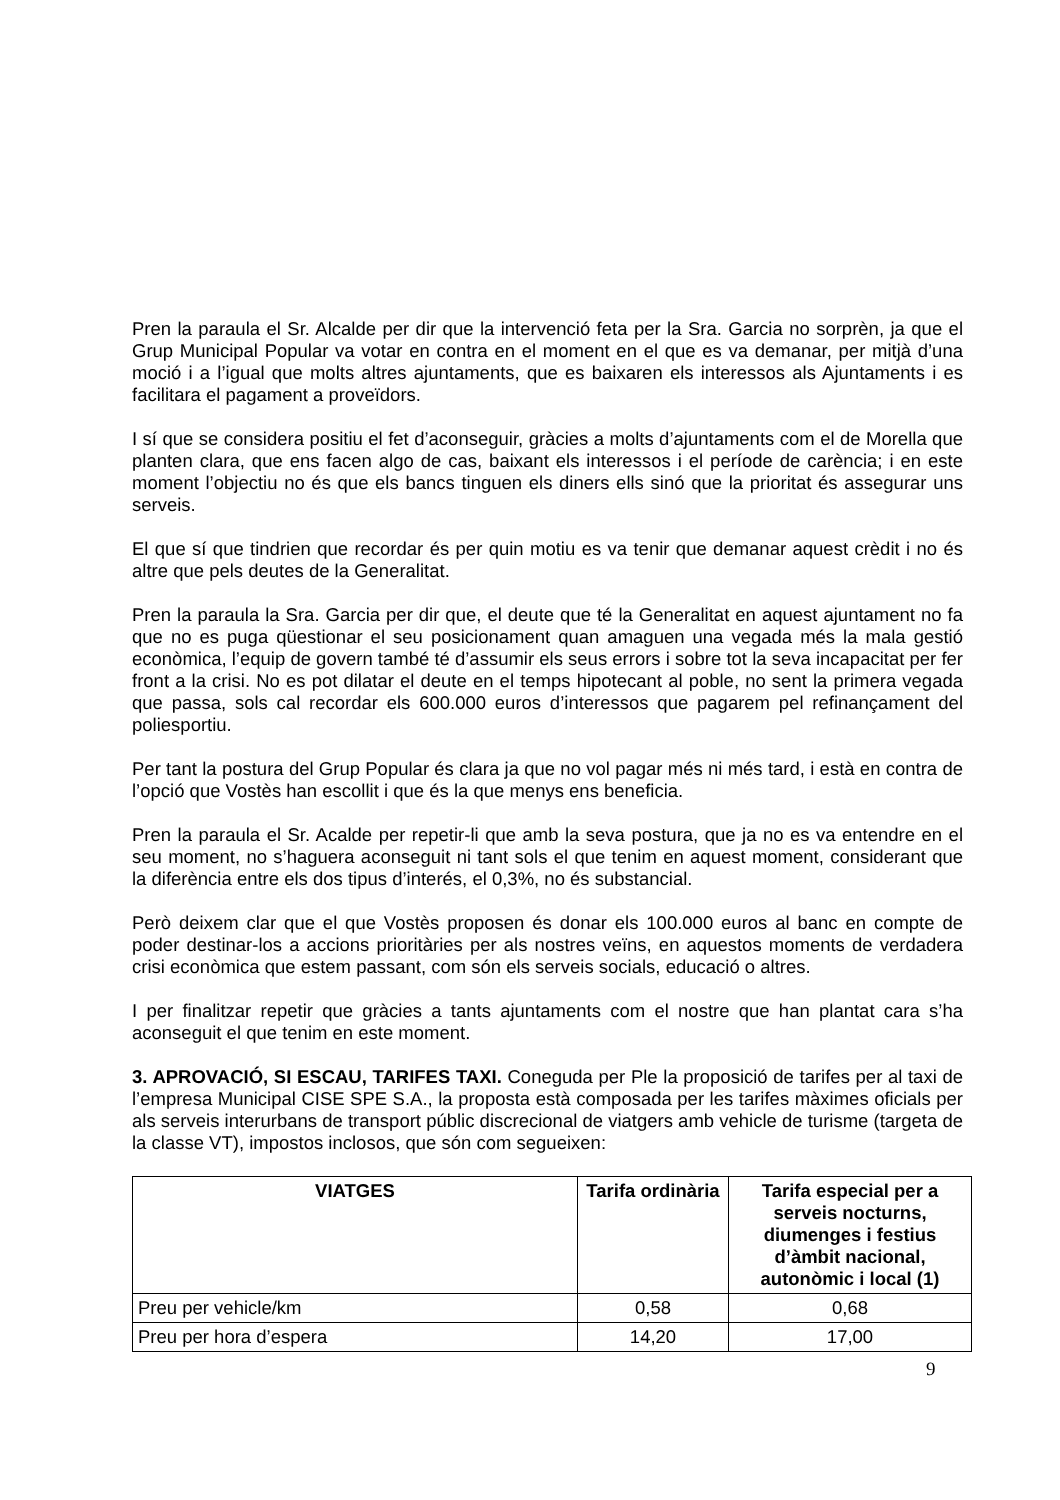Pren la paraula el Sr. Alcalde per dir que la intervenció feta per la Sra. Garcia no sorprèn, ja que el Grup Municipal Popular va votar en contra en el moment en el que es va demanar, per mitjà d’una moció i a l’igual que molts altres ajuntaments, que es baixaren els interessos als Ajuntaments i es facilitara el pagament a proveïdors.
I sí que se considera positiu el fet d’aconseguir, gràcies a molts d’ajuntaments com el de Morella que planten clara, que ens facen algo de cas, baixant els interessos i el període de carència; i en este moment l’objectiu no és que els bancs tinguen els diners ells sinó que la prioritat és assegurar uns serveis.
El que sí que tindrien que recordar és per quin motiu es va tenir que demanar aquest crèdit i no és altre que pels deutes de la Generalitat.
Pren la paraula la Sra. Garcia per dir que, el deute que té la Generalitat en aquest ajuntament no fa que no es puga qüestionar el seu posicionament quan amaguen una vegada més la mala gestió econòmica, l’equip de govern també té d’assumir els seus errors i sobre tot la seva incapacitat per fer front a la crisi. No es pot dilatar el deute en el temps hipotecant al poble, no sent la primera vegada que passa, sols cal recordar els 600.000 euros d’interessos que pagarem pel refinançament del poliesportiu.
Per tant la postura del Grup Popular és clara ja que no vol pagar més ni més tard, i està en contra de l’opció que Vostès han escollit i que és la que menys ens beneficia.
Pren la paraula el Sr. Acalde per repetir-li que amb la seva postura, que ja no es va entendre en el seu moment, no s’haguera aconseguit ni tant sols el que tenim en aquest moment, considerant que la diferència entre els dos tipus d’interés, el 0,3%, no és substancial.
Però deixem clar que el que Vostès proposen és donar els 100.000 euros al banc en compte de poder destinar-los a accions prioritàries per als nostres veïns, en aquestos moments de verdadera crisi econòmica que estem passant, com són els serveis socials, educació o altres.
I per finalitzar repetir que gràcies a tants ajuntaments com el nostre que han plantat cara s’ha aconseguit el que tenim en este moment.
3. APROVACIÓ, SI ESCAU, TARIFES TAXI. Coneguda per Ple la proposició de tarifes per al taxi de l’empresa Municipal CISE SPE S.A., la proposta està composada per les tarifes màximes oficials per als serveis interurbans de transport públic discrecional de viatgers amb vehicle de turisme (targeta de la classe VT), impostos inclosos, que són com segueixen:
| VIATGES | Tarifa ordinària | Tarifa especial per a serveis nocturns, diumenges i festius d’àmbit nacional, autonòmic i local (1) |
| --- | --- | --- |
| Preu per vehicle/km | 0,58 | 0,68 |
| Preu per hora d’espera | 14,20 | 17,00 |
9